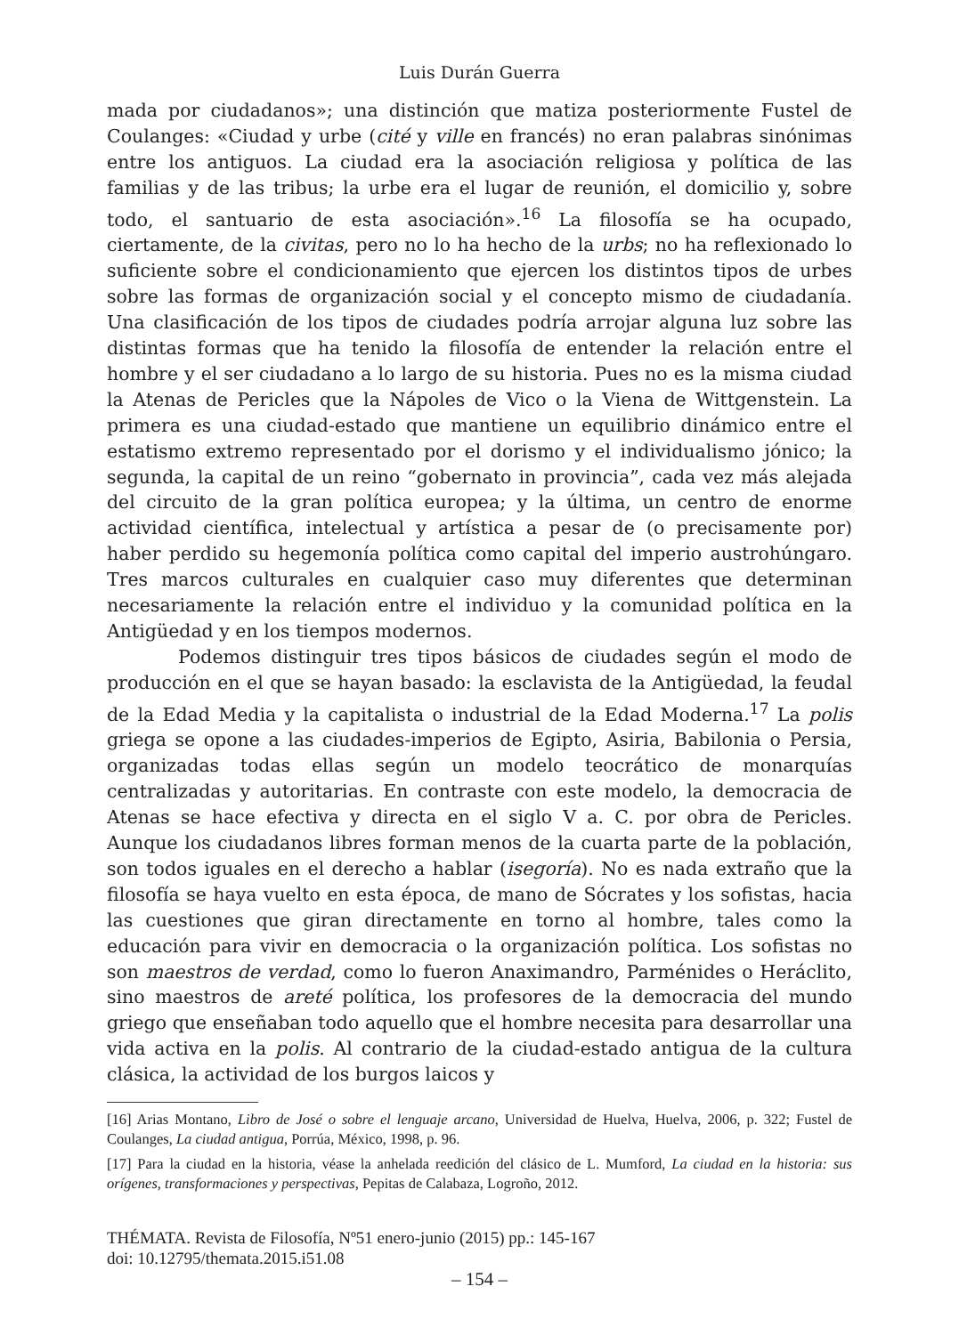Luis Durán Guerra
mada por ciudadanos»; una distinción que matiza posteriormente Fustel de Coulanges: «Ciudad y urbe (cité y ville en francés) no eran palabras sinónimas entre los antiguos. La ciudad era la asociación religiosa y política de las familias y de las tribus; la urbe era el lugar de reunión, el domicilio y, sobre todo, el santuario de esta asociación».<sup>16</sup> La filosofía se ha ocupado, ciertamente, de la civitas, pero no lo ha hecho de la urbs; no ha reflexionado lo suficiente sobre el condicionamiento que ejercen los distintos tipos de urbes sobre las formas de organización social y el concepto mismo de ciudadanía. Una clasificación de los tipos de ciudades podría arrojar alguna luz sobre las distintas formas que ha tenido la filosofía de entender la relación entre el hombre y el ser ciudadano a lo largo de su historia. Pues no es la misma ciudad la Atenas de Pericles que la Nápoles de Vico o la Viena de Wittgenstein. La primera es una ciudad-estado que mantiene un equilibrio dinámico entre el estatismo extremo representado por el dorismo y el individualismo jónico; la segunda, la capital de un reino “gobernato in provincia”, cada vez más alejada del circuito de la gran política europea; y la última, un centro de enorme actividad científica, intelectual y artística a pesar de (o precisamente por) haber perdido su hegemonía política como capital del imperio austrohúngaro. Tres marcos culturales en cualquier caso muy diferentes que determinan necesariamente la relación entre el individuo y la comunidad política en la Antigüedad y en los tiempos modernos.
Podemos distinguir tres tipos básicos de ciudades según el modo de producción en el que se hayan basado: la esclavista de la Antigüedad, la feudal de la Edad Media y la capitalista o industrial de la Edad Moderna.<sup>17</sup> La polis griega se opone a las ciudades-imperios de Egipto, Asiria, Babilonia o Persia, organizadas todas ellas según un modelo teocrático de monarquías centralizadas y autoritarias. En contraste con este modelo, la democracia de Atenas se hace efectiva y directa en el siglo V a. C. por obra de Pericles. Aunque los ciudadanos libres forman menos de la cuarta parte de la población, son todos iguales en el derecho a hablar (isegoría). No es nada extraño que la filosofía se haya vuelto en esta época, de mano de Sócrates y los sofistas, hacia las cuestiones que giran directamente en torno al hombre, tales como la educación para vivir en democracia o la organización política. Los sofistas no son maestros de verdad, como lo fueron Anaximandro, Parménides o Heráclito, sino maestros de areté política, los profesores de la democracia del mundo griego que enseñaban todo aquello que el hombre necesita para desarrollar una vida activa en la polis. Al contrario de la ciudad-estado antigua de la cultura clásica, la actividad de los burgos laicos y
[16] Arias Montano, Libro de José o sobre el lenguaje arcano, Universidad de Huelva, Huelva, 2006, p. 322; Fustel de Coulanges, La ciudad antigua, Porrúa, México, 1998, p. 96.
[17] Para la ciudad en la historia, véase la anhelada reedición del clásico de L. Mumford, La ciudad en la historia: sus orígenes, transformaciones y perspectivas, Pepitas de Calabaza, Logroño, 2012.
THÉMATA. Revista de Filosofía, Nº51 enero-junio (2015) pp.: 145-167
doi: 10.12795/themata.2015.i51.08
– 154 –